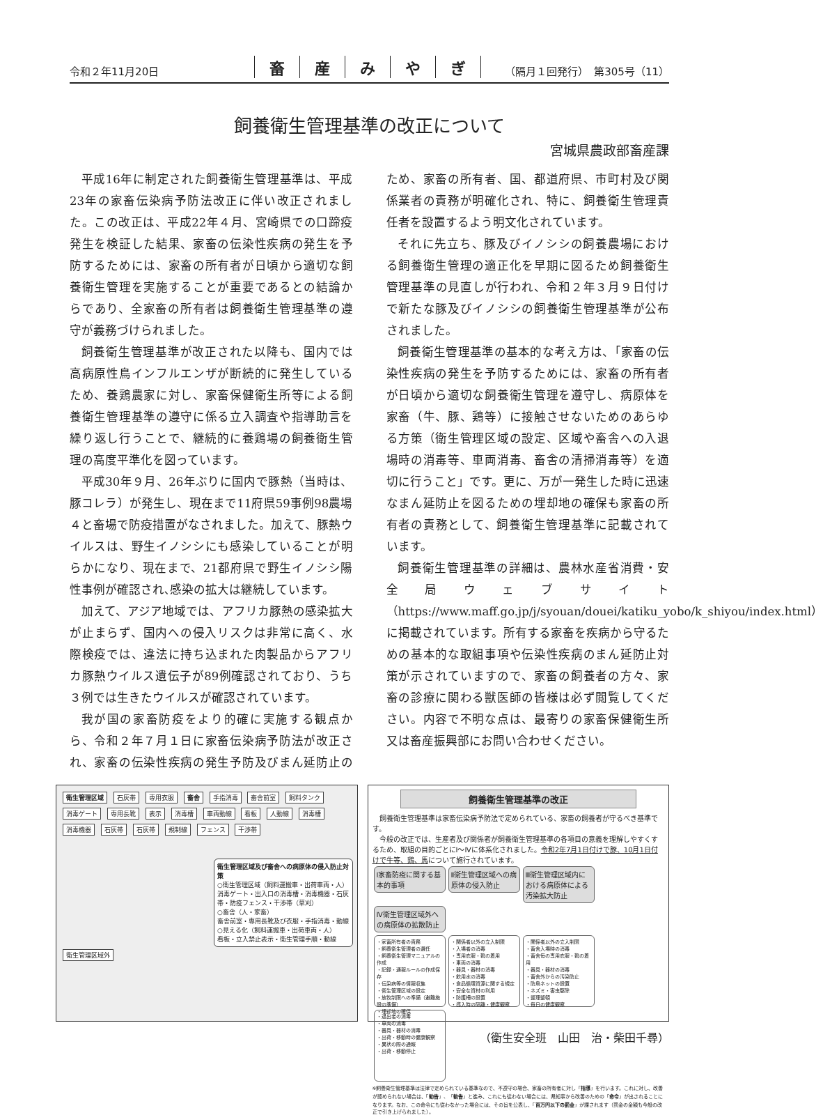令和２年11月20日
畜産みやぎ
（隔月１回発行）　第305号（11）
飼養衛生管理基準の改正について
宮城県農政部畜産課
平成16年に制定された飼養衛生管理基準は、平成23年の家畜伝染病予防法改正に伴い改正されました。この改正は、平成22年４月、宮崎県での口蹄疫発生を検証した結果、家畜の伝染性疾病の発生を予防するためには、家畜の所有者が日頃から適切な飼養衛生管理を実施することが重要であるとの結論からであり、全家畜の所有者は飼養衛生管理基準の遵守が義務づけられました。
飼養衛生管理基準が改正された以降も、国内では高病原性鳥インフルエンザが断続的に発生しているため、養鶏農家に対し、家畜保健衛生所等による飼養衛生管理基準の遵守に係る立入調査や指導助言を繰り返し行うことで、継続的に養鶏場の飼養衛生管理の高度平準化を図っています。
平成30年９月、26年ぶりに国内で豚熱（当時は、豚コレラ）が発生し、現在まで11府県59事例98農場４と畜場で防疫措置がなされました。加えて、豚熱ウイルスは、野生イノシシにも感染していることが明らかになり、現在まで、21都府県で野生イノシシ陽性事例が確認され､感染の拡大は継続しています。
加えて、アジア地域では、アフリカ豚熱の感染拡大が止まらず、国内への侵入リスクは非常に高く、水際検疫では、違法に持ち込まれた肉製品からアフリカ豚熱ウイルス遺伝子が89例確認されており、うち３例では生きたウイルスが確認されています。
我が国の家畜防疫をより的確に実施する観点から、令和２年７月１日に家畜伝染病予防法が改正され、家畜の伝染性疾病の発生予防及びまん延防止のため、家畜の所有者、国、都道府県、市町村及び関係業者の責務が明確化され、特に、飼養衛生管理責任者を設置するよう明文化されています。
それに先立ち、豚及びイノシシの飼養農場における飼養衛生管理の適正化を早期に図るため飼養衛生管理基準の見直しが行われ、令和２年３月９日付けで新たな豚及びイノシシの飼養衛生管理基準が公布されました。
飼養衛生管理基準の基本的な考え方は、「家畜の伝染性疾病の発生を予防するためには、家畜の所有者が日頃から適切な飼養衛生管理を遵守し、病原体を家畜（牛、豚、鶏等）に接触させないためのあらゆる方策（衛生管理区域の設定、区域や畜舎への入退場時の消毒等、車両消毒、畜舎の清掃消毒等）を適切に行うこと」です。更に、万が一発生した時に迅速なまん延防止を図るための埋却地の確保も家畜の所有者の責務として、飼養衛生管理基準に記載されています。
飼養衛生管理基準の詳細は、農林水産省消費・安全局ウェブサイト（https://www.maff.go.jp/j/syouan/douei/katiku_yobo/k_shiyou/index.html）に掲載されています。所有する家畜を疾病から守るための基本的な取組事項や伝染性疾病のまん延防止対策が示されていますので、家畜の飼養者の方々、家畜の診療に関わる獣医師の皆様は必ず閲覧してください。内容で不明な点は、最寄りの家畜保健衛生所又は畜産振興部にお問い合わせください。
衛生管理区域 石灰帯 専用衣服 畜舎 手指消毒 畜舎前室 飼料タンク 消毒ゲート 専用長靴 表示 消毒槽 車両動線 看板 人動線 消毒槽 消毒機器 石灰帯 石灰帯 規制線 フェンス 干渉帯
衛生管理区域及び畜舎への病原体の侵入防止対策
○衛生管理区域（飼料運搬車・出荷車両・人）
消毒ゲート・出入口の消毒槽・消毒機器・石灰帯・防疫フェンス・干渉帯（草刈）
○畜舎（人・家畜）
畜舎前室・専用長靴及び衣服・手指消毒・動線
○見える化（飼料運搬車・出荷車両・人）
看板・立入禁止表示・衛生管理手順・動線
衛生管理区域外
飼養衛生管理基準の改正
　飼養衛生管理基準は家畜伝染病予防法で定められている、家畜の飼養者が守るべき基準です。
　今般の改正では、生産者及び関係者が飼養衛生管理基準の各項目の意義を理解しやすくするため、取組の目的ごとにⅠ～Ⅳに体系化されました。令和2年7月1日付けで豚、10月1日付けで牛等、鶏、馬について施行されています。
Ⅰ家畜防疫に関する基本的事項 Ⅱ衛生管理区域への病原体の侵入防止 Ⅲ衛生管理区域内における病原体による汚染拡大防止 Ⅳ衛生管理区域外への病原体の拡散防止
・家畜所有者の責務
・飼養衛生管理者の選任
・飼養衛生管理マニュアルの作成
・記録・通報ルールの作成保存
・伝染病等の情報収集
・衛生管理区域の設定
・放牧制限への準備（避難施設の準備）
・埋却地の確保 ・関係者以外の立入制限
・入場者の消毒
・専用衣服・靴の着用
・車両の消毒
・器具・器材の消毒
・飲用水の消毒
・食品循環資源に関する規定
・安全な資材の利用
・防護柵の設置
・導入時の隔離・健康観察 ・関係者以外の立入制限
・畜舎入場時の消毒
・畜舎毎の専用衣服・靴の着用
・器具・器材の消毒
・畜舎外からの汚染防止
・防鳥ネットの設置
・ネズミ・害虫駆除
・整理整頓
・毎日の健康観察 ・退出者の消毒
・車両の消毒
・器具・器材の消毒
・出荷・移動時の健康観察
・異状の際の通報
・出荷・移動停止
※飼養衛生管理基準は法律で定められている基準なので、不遵守の場合、家畜の所有者に対し「指導」を行います。これに対し、改善が認められない場合は、「勧告」、「勧告」と進み、これにも従わない場合には、県知事から改善のための「命令」が出されることになります。なお、この命令にも従わなかった場合には、その旨を公表し、「百万円以下の罰金」が課されます（罰金の金額も今般の改正で引き上げられました）。
（衛生安全班　山田　治・柴田千尋）